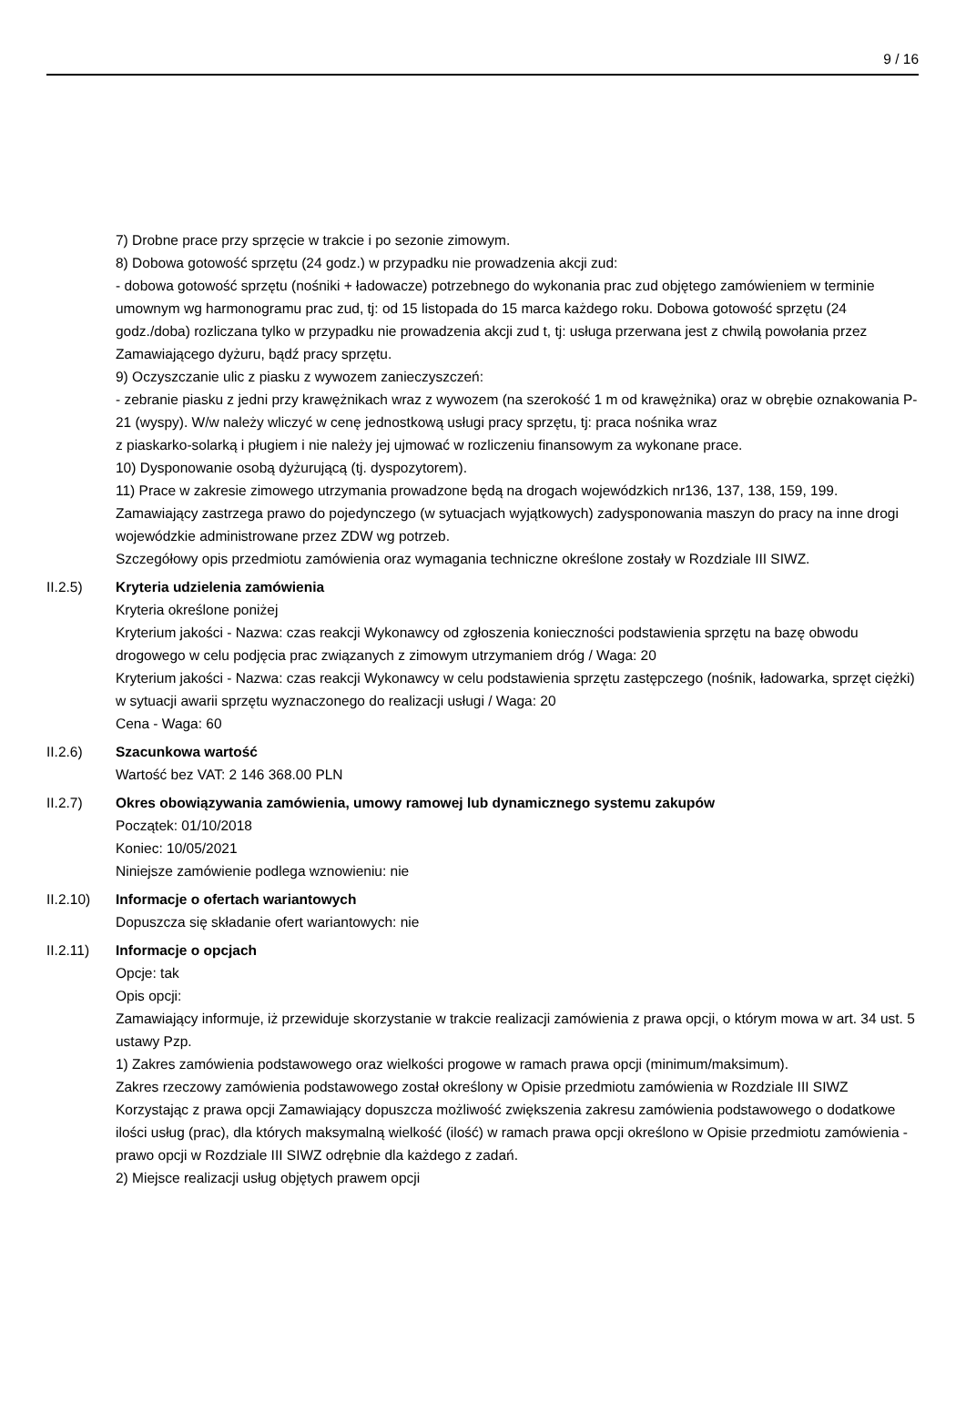9 / 16
7) Drobne prace przy sprzęcie w trakcie i po sezonie zimowym.
8) Dobowa gotowość sprzętu (24 godz.) w przypadku nie prowadzenia akcji zud:
- dobowa gotowość sprzętu (nośniki + ładowacze) potrzebnego do wykonania prac zud objętego zamówieniem w terminie umownym wg harmonogramu prac zud, tj: od 15 listopada do 15 marca każdego roku. Dobowa gotowość sprzętu (24 godz./doba) rozliczana tylko w przypadku nie prowadzenia akcji zud t, tj: usługa przerwana jest z chwilą powołania przez Zamawiającego dyżuru, bądź pracy sprzętu.
9) Oczyszczanie ulic z piasku z wywozem zanieczyszczeń:
- zebranie piasku z jedni przy krawężnikach wraz z wywozem (na szerokość 1 m od krawężnika) oraz w obrębie oznakowania P-21 (wyspy). W/w należy wliczyć w cenę jednostkową usługi pracy sprzętu, tj: praca nośnika wraz
z piaskarko-solarką i pługiem i nie należy jej ujmować w rozliczeniu finansowym za wykonane prace.
10) Dysponowanie osobą dyżurującą (tj. dyspozytorem).
11) Prace w zakresie zimowego utrzymania prowadzone będą na drogach wojewódzkich nr136, 137, 138, 159, 199.
Zamawiający zastrzega prawo do pojedynczego (w sytuacjach wyjątkowych) zadysponowania maszyn do pracy na inne drogi wojewódzkie administrowane przez ZDW wg potrzeb.
Szczegółowy opis przedmiotu zamówienia oraz wymagania techniczne określone zostały w Rozdziale III SIWZ.
II.2.5) Kryteria udzielenia zamówienia
Kryteria określone poniżej
Kryterium jakości - Nazwa: czas reakcji Wykonawcy od zgłoszenia konieczności podstawienia sprzętu na bazę obwodu drogowego w celu podjęcia prac związanych z zimowym utrzymaniem dróg / Waga: 20
Kryterium jakości - Nazwa: czas reakcji Wykonawcy w celu podstawienia sprzętu zastępczego (nośnik, ładowarka, sprzęt ciężki) w sytuacji awarii sprzętu wyznaczonego do realizacji usługi / Waga: 20
Cena - Waga: 60
II.2.6) Szacunkowa wartość
Wartość bez VAT: 2 146 368.00 PLN
II.2.7) Okres obowiązywania zamówienia, umowy ramowej lub dynamicznego systemu zakupów
Początek: 01/10/2018
Koniec: 10/05/2021
Niniejsze zamówienie podlega wznowieniu: nie
II.2.10) Informacje o ofertach wariantowych
Dopuszcza się składanie ofert wariantowych: nie
II.2.11) Informacje o opcjach
Opcje: tak
Opis opcji:
Zamawiający informuje, iż przewiduje skorzystanie w trakcie realizacji zamówienia z prawa opcji, o którym mowa w art. 34 ust. 5 ustawy Pzp.
1) Zakres zamówienia podstawowego oraz wielkości progowe w ramach prawa opcji (minimum/maksimum).
Zakres rzeczowy zamówienia podstawowego został określony w Opisie przedmiotu zamówienia w Rozdziale III SIWZ
Korzystając z prawa opcji Zamawiający dopuszcza możliwość zwiększenia zakresu zamówienia podstawowego o dodatkowe ilości usług (prac), dla których maksymalną wielkość (ilość) w ramach prawa opcji określono w Opisie przedmiotu zamówienia - prawo opcji w Rozdziale III SIWZ odrębnie dla każdego z zadań.
2) Miejsce realizacji usług objętych prawem opcji